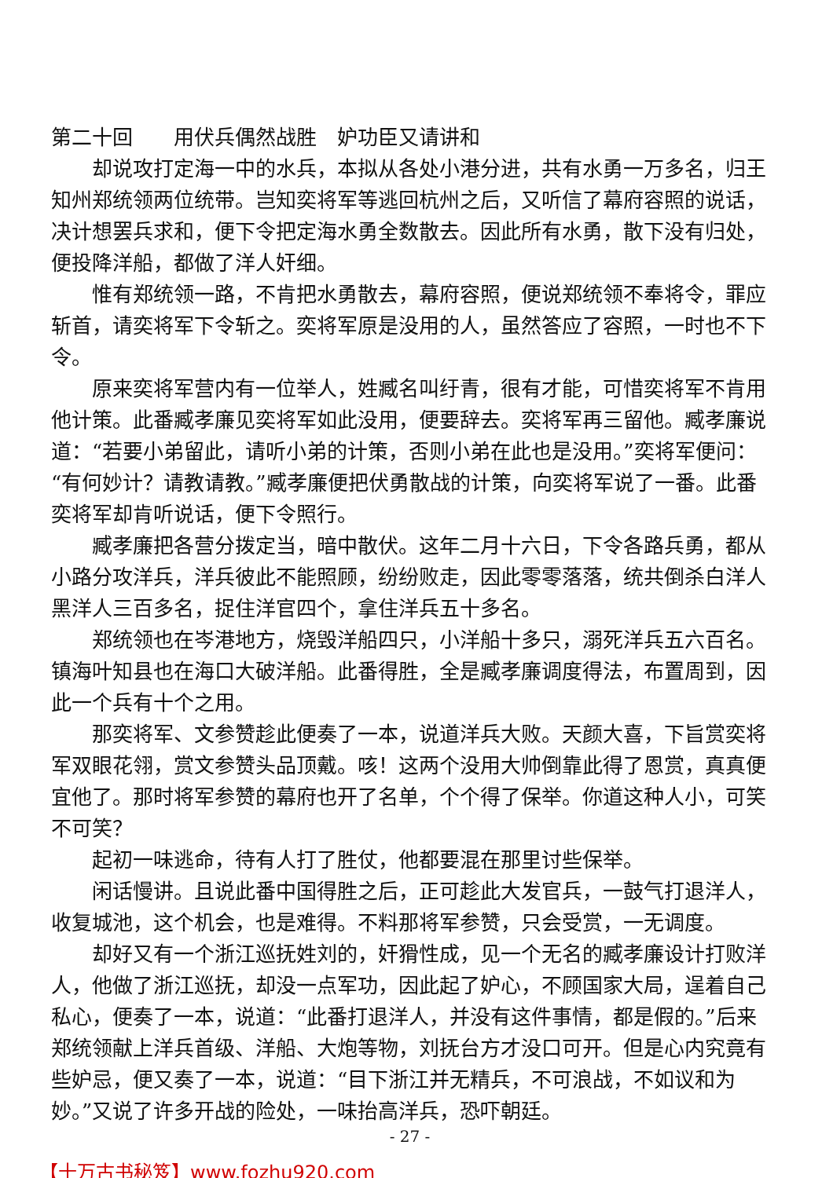第二十回　　用伏兵偶然战胜　妒功臣又请讲和
却说攻打定海一中的水兵，本拟从各处小港分进，共有水勇一万多名，归王知州郑统领两位统带。岂知奕将军等逃回杭州之后，又听信了幕府容照的说话，决计想罢兵求和，便下令把定海水勇全数散去。因此所有水勇，散下没有归处，便投降洋船，都做了洋人奸细。
惟有郑统领一路，不肯把水勇散去，幕府容照，便说郑统领不奉将令，罪应斩首，请奕将军下令斩之。奕将军原是没用的人，虽然答应了容照，一时也不下令。
原来奕将军营内有一位举人，姓臧名叫纡青，很有才能，可惜奕将军不肯用他计策。此番臧孝廉见奕将军如此没用，便要辞去。奕将军再三留他。臧孝廉说道：“若要小弟留此，请听小弟的计策，否则小弟在此也是没用。”奕将军便问：“有何妙计？请教请教。”臧孝廉便把伏勇散战的计策，向奕将军说了一番。此番奕将军却肯听说话，便下令照行。
臧孝廉把各营分拨定当，暗中散伏。这年二月十六日，下令各路兵勇，都从小路分攻洋兵，洋兵彼此不能照顾，纷纷败走，因此零零落落，统共倒杀白洋人黑洋人三百多名，捉住洋官四个，拿住洋兵五十多名。
郑统领也在岑港地方，烧毁洋船四只，小洋船十多只，溺死洋兵五六百名。镇海叶知县也在海口大破洋船。此番得胜，全是臧孝廉调度得法，布置周到，因此一个兵有十个之用。
那奕将军、文参赞趁此便奏了一本，说道洋兵大败。天颜大喜，下旨赏奕将军双眼花翎，赏文参赞头品顶戴。咳！这两个没用大帅倒靠此得了恩赏，真真便宜他了。那时将军参赞的幕府也开了名单，个个得了保举。你道这种人小，可笑不可笑？
起初一味逃命，待有人打了胜仗，他都要混在那里讨些保举。
闲话慢讲。且说此番中国得胜之后，正可趁此大发官兵，一鼓气打退洋人，收复城池，这个机会，也是难得。不料那将军参赞，只会受赏，一无调度。
却好又有一个浙江巡抚姓刘的，奸猾性成，见一个无名的臧孝廉设计打败洋人，他做了浙江巡抚，却没一点军功，因此起了妒心，不顾国家大局，逞着自己私心，便奏了一本，说道：“此番打退洋人，并没有这件事情，都是假的。”后来郑统领献上洋兵首级、洋船、大炮等物，刘抚台方才没口可开。但是心内究竟有些妒忌，便又奏了一本，说道：“目下浙江并无精兵，不可浪战，不如议和为妙。”又说了许多开战的险处，一味抬高洋兵，恐吓朝廷。
- 27 -
【十万古书秘笈】www.fozhu920.com